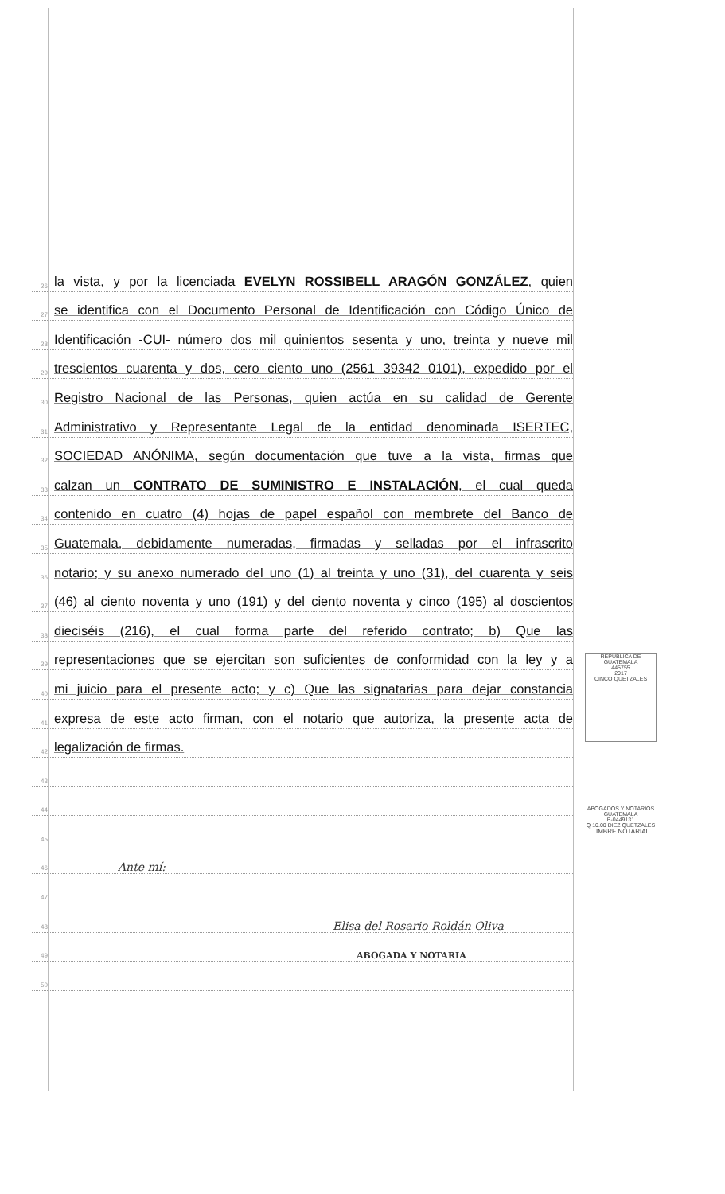26 la vista, y por la licenciada EVELYN ROSSIBELL ARAGÓN GONZÁLEZ, quien
27 se identifica con el Documento Personal de Identificación con Código Único de
28 Identificación -CUI- número dos mil quinientos sesenta y uno, treinta y nueve mil
29 trescientos cuarenta y dos, cero ciento uno (2561 39342 0101), expedido por el
30 Registro Nacional de las Personas, quien actúa en su calidad de Gerente
31 Administrativo y Representante Legal de la entidad denominada ISERTEC,
32 SOCIEDAD ANÓNIMA, según documentación que tuve a la vista, firmas que
33 calzan un CONTRATO DE SUMINISTRO E INSTALACIÓN, el cual queda
34 contenido en cuatro (4) hojas de papel español con membrete del Banco de
35 Guatemala, debidamente numeradas, firmadas y selladas por el infrascrito
36 notario; y su anexo numerado del uno (1) al treinta y uno (31), del cuarenta y seis
37 (46) al ciento noventa y uno (191) y del ciento noventa y cinco (195) al doscientos
38 dieciséis (216), el cual forma parte del referido contrato; b) Que las
39 representaciones que se ejercitan son suficientes de conformidad con la ley y a
40 mi juicio para el presente acto; y c) Que las signatarias para dejar constancia
41 expresa de este acto firman, con el notario que autoriza, la presente acta de
42 legalización de firmas.
43
44
45
46 Ante mí:
47
48 Elisa del Rosario Roldán Oliva
49 ABOGADA Y NOTARIA
50
REPÚBLICA DE GUATEMALA
445755
2017
CINCO QUETZALES
ABOGADOS Y NOTARIOS GUATEMALA
B-0449131
Q 10.00 DIEZ QUETZALES
TIMBRE NOTARIAL